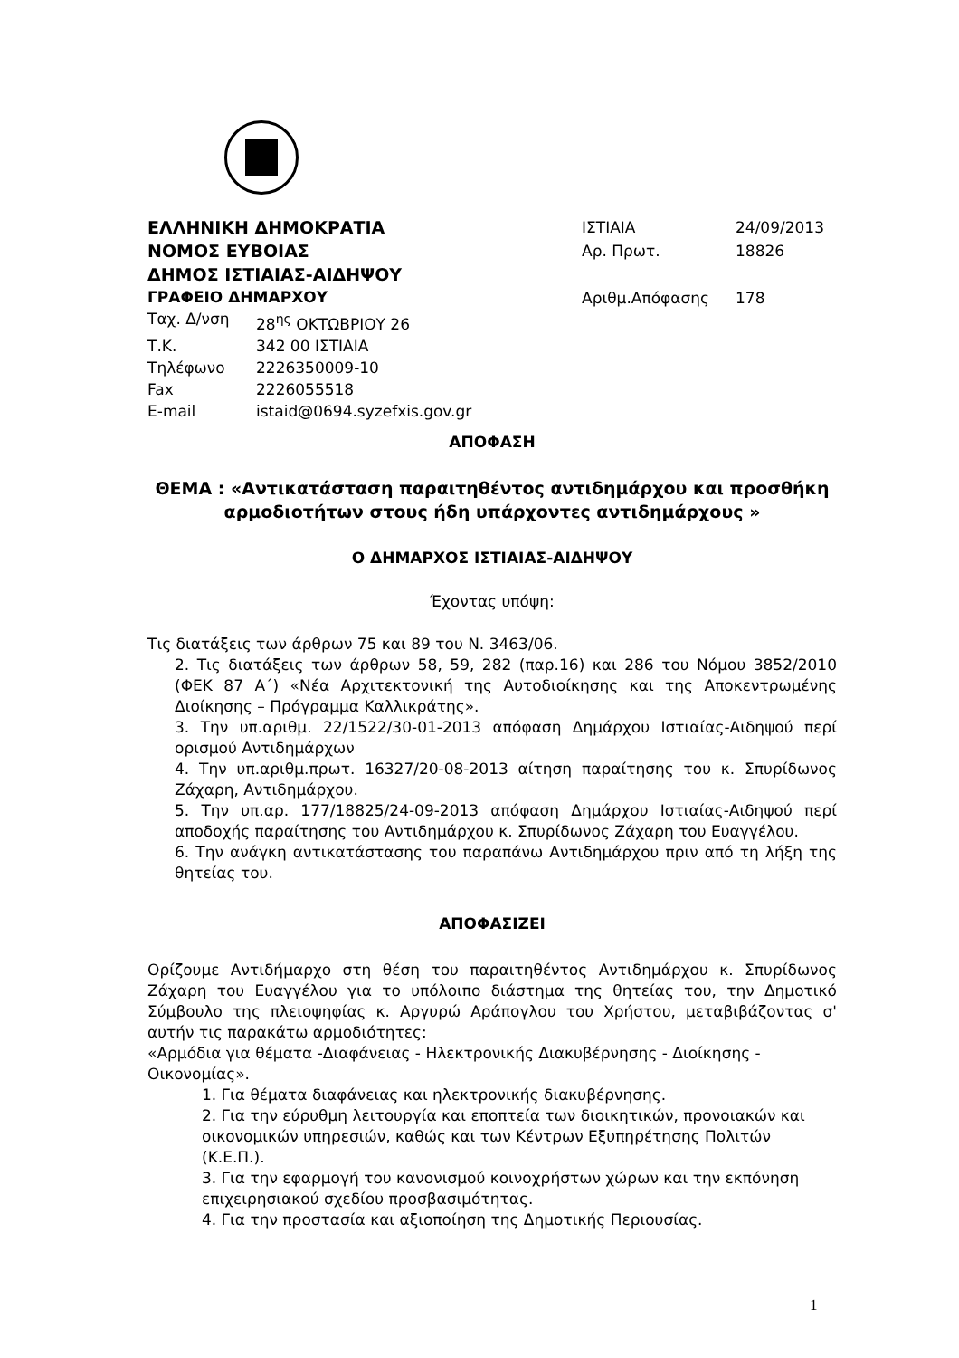ΕΛΛΗΝΙΚΗ ΔΗΜΟΚΡΑΤΙΑ
ΝΟΜΟΣ ΕΥΒΟΙΑΣ
ΔΗΜΟΣ ΙΣΤΙΑΙΑΣ-ΑΙΔΗΨΟΥ
ΓΡΑΦΕΙΟ ΔΗΜΑΡΧΟΥ
Ταχ. Δ/νση 28<sup>ης</sup> ΟΚΤΩΒΡΙΟΥ 26
Τ.Κ. 342 00 ΙΣΤΙΑΙΑ
Τηλέφωνο 2226350009-10
Fax 2226055518
E-mail istaid@0694.syzefxis.gov.gr
ΙΣΤΙΑΙΑ 24/09/2013
Αρ. Πρωτ. 18826
Αριθμ.Απόφασης 178
ΑΠΟΦΑΣΗ
ΘΕΜΑ : «Αντικατάσταση παραιτηθέντος αντιδημάρχου και προσθήκη
αρμοδιοτήτων στους ήδη υπάρχοντες αντιδημάρχους »
Ο ΔΗΜΑΡΧΟΣ ΙΣΤΙΑΙΑΣ-ΑΙΔΗΨΟΥ
Έχοντας υπόψη:
Τις διατάξεις των άρθρων 75 και 89 του Ν. 3463/06.
2. Τις διατάξεις των άρθρων 58, 59, 282 (παρ.16) και 286 του Νόμου 3852/2010 (ΦΕΚ 87 Α΄) «Νέα Αρχιτεκτονική της Αυτοδιοίκησης και της Αποκεντρωμένης Διοίκησης – Πρόγραμμα Καλλικράτης».
3. Την υπ.αριθμ. 22/1522/30-01-2013 απόφαση Δημάρχου Ιστιαίας-Αιδηψού περί ορισμού Αντιδημάρχων
4. Την υπ.αριθμ.πρωτ. 16327/20-08-2013 αίτηση παραίτησης του κ. Σπυρίδωνος Ζάχαρη, Αντιδημάρχου.
5. Την υπ.αρ. 177/18825/24-09-2013 απόφαση Δημάρχου Ιστιαίας-Αιδηψού περί αποδοχής παραίτησης του Αντιδημάρχου κ. Σπυρίδωνος Ζάχαρη του Ευαγγέλου.
6. Την ανάγκη αντικατάστασης του παραπάνω Αντιδημάρχου πριν από τη λήξη της θητείας του.
ΑΠΟΦΑΣΙΖΕΙ
Ορίζουμε Αντιδήμαρχο στη θέση του παραιτηθέντος Αντιδημάρχου κ. Σπυρίδωνος Ζάχαρη του Ευαγγέλου για το υπόλοιπο διάστημα της θητείας του, την Δημοτικό Σύμβουλο της πλειοψηφίας κ. Αργυρώ Αράπογλου του Χρήστου, μεταβιβάζοντας σ' αυτήν τις παρακάτω αρμοδιότητες:
«Αρμόδια για θέματα -Διαφάνειας - Ηλεκτρονικής Διακυβέρνησης - Διοίκησης - Οικονομίας».
1. Για θέματα διαφάνειας και ηλεκτρονικής διακυβέρνησης.
2. Για την εύρυθμη λειτουργία και εποπτεία των διοικητικών, προνοιακών και οικονομικών υπηρεσιών, καθώς και των Κέντρων Εξυπηρέτησης Πολιτών (Κ.Ε.Π.).
3. Για την εφαρμογή του κανονισμού κοινοχρήστων χώρων και την εκπόνηση επιχειρησιακού σχεδίου προσβασιμότητας.
4. Για την προστασία και αξιοποίηση της Δημοτικής Περιουσίας.
1